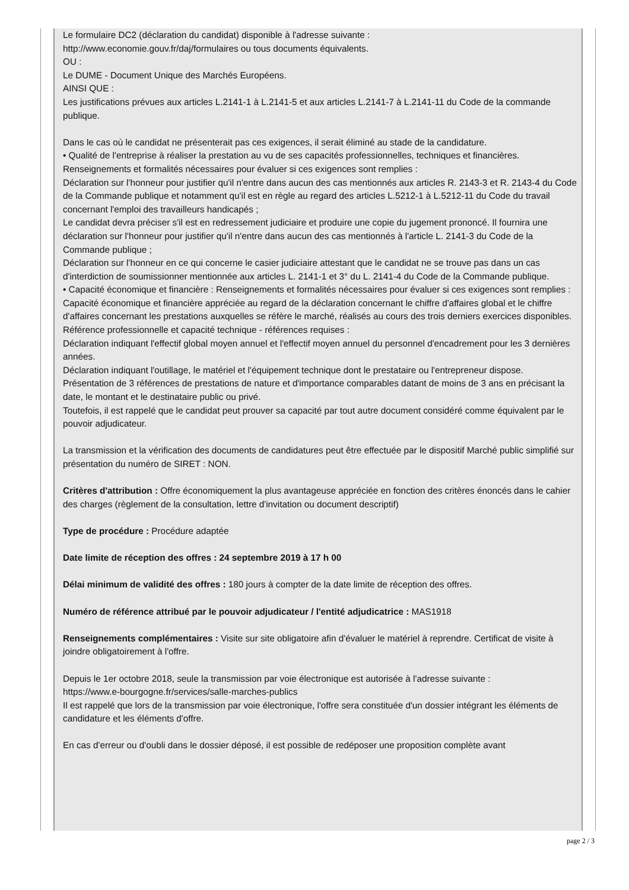Le formulaire DC2 (déclaration du candidat) disponible à l'adresse suivante :
http://www.economie.gouv.fr/daj/formulaires ou tous documents équivalents.
OU :
Le DUME - Document Unique des Marchés Européens.
AINSI QUE :
Les justifications prévues aux articles L.2141-1 à L.2141-5 et aux articles L.2141-7 à L.2141-11 du Code de la commande publique.
Dans le cas où le candidat ne présenterait pas ces exigences, il serait éliminé au stade de la candidature.
• Qualité de l'entreprise à réaliser la prestation au vu de ses capacités professionnelles, techniques et financières.
Renseignements et formalités nécessaires pour évaluer si ces exigences sont remplies :
Déclaration sur l'honneur pour justifier qu'il n'entre dans aucun des cas mentionnés aux articles R. 2143-3 et R. 2143-4 du Code de la Commande publique et notamment qu'il est en règle au regard des articles L.5212-1 à L.5212-11 du Code du travail concernant l'emploi des travailleurs handicapés ;
Le candidat devra préciser s'il est en redressement judiciaire et produire une copie du jugement prononcé. Il fournira une déclaration sur l'honneur pour justifier qu'il n'entre dans aucun des cas mentionnés à l'article L. 2141-3 du Code de la Commande publique ;
Déclaration sur l'honneur en ce qui concerne le casier judiciaire attestant que le candidat ne se trouve pas dans un cas d'interdiction de soumissionner mentionnée aux articles L. 2141-1 et 3° du L. 2141-4 du Code de la Commande publique.
• Capacité économique et financière : Renseignements et formalités nécessaires pour évaluer si ces exigences sont remplies :
Capacité économique et financière appréciée au regard de la déclaration concernant le chiffre d'affaires global et le chiffre d'affaires concernant les prestations auxquelles se réfère le marché, réalisés au cours des trois derniers exercices disponibles.
Référence professionnelle et capacité technique - références requises :
Déclaration indiquant l'effectif global moyen annuel et l'effectif moyen annuel du personnel d'encadrement pour les 3 dernières années.
Déclaration indiquant l'outillage, le matériel et l'équipement technique dont le prestataire ou l'entrepreneur dispose.
Présentation de 3 références de prestations de nature et d'importance comparables datant de moins de 3 ans en précisant la date, le montant et le destinataire public ou privé.
Toutefois, il est rappelé que le candidat peut prouver sa capacité par tout autre document considéré comme équivalent par le pouvoir adjudicateur.
La transmission et la vérification des documents de candidatures peut être effectuée par le dispositif Marché public simplifié sur présentation du numéro de SIRET : NON.
Critères d'attribution : Offre économiquement la plus avantageuse appréciée en fonction des critères énoncés dans le cahier des charges (règlement de la consultation, lettre d'invitation ou document descriptif)
Type de procédure : Procédure adaptée
Date limite de réception des offres : 24 septembre 2019 à 17 h 00
Délai minimum de validité des offres : 180 jours à compter de la date limite de réception des offres.
Numéro de référence attribué par le pouvoir adjudicateur / l'entité adjudicatrice : MAS1918
Renseignements complémentaires : Visite sur site obligatoire afin d'évaluer le matériel à reprendre. Certificat de visite à joindre obligatoirement à l'offre.
Depuis le 1er octobre 2018, seule la transmission par voie électronique est autorisée à l'adresse suivante :
https://www.e-bourgogne.fr/services/salle-marches-publics
Il est rappelé que lors de la transmission par voie électronique, l'offre sera constituée d'un dossier intégrant les éléments de candidature et les éléments d'offre.
En cas d'erreur ou d'oubli dans le dossier déposé, il est possible de redéposer une proposition complète avant
page 2 / 3